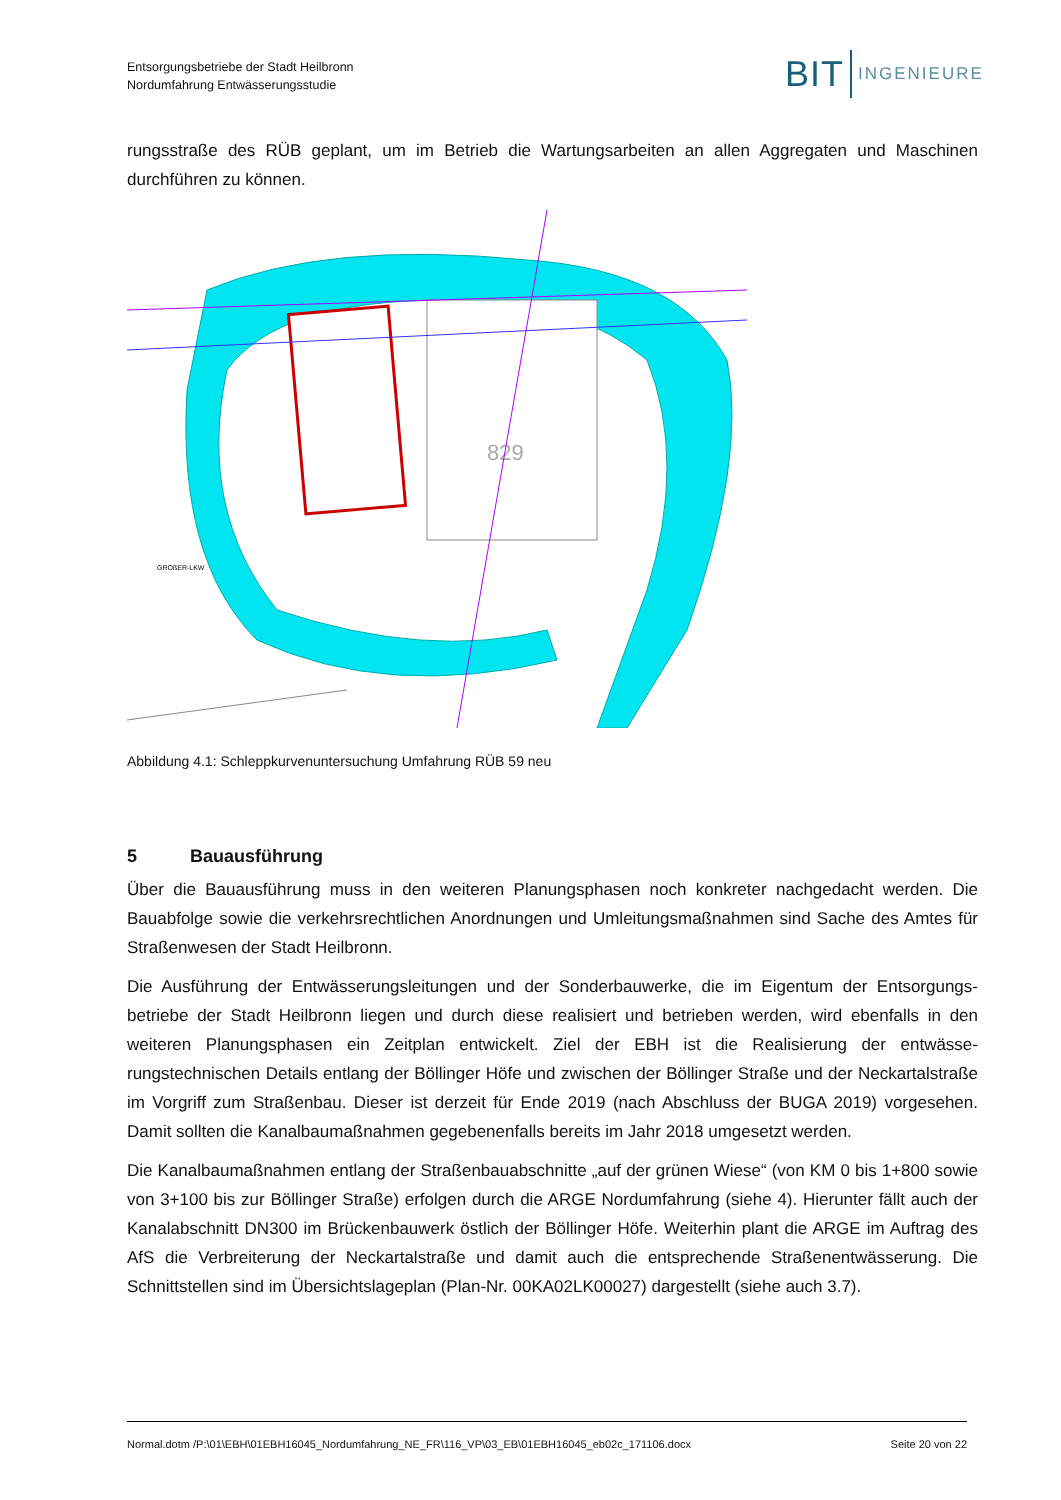Entsorgungsbetriebe der Stadt Heilbronn
Nordumfahrung Entwässerungsstudie
BIT INGENIEURE
rungsstraße des RÜB geplant, um im Betrieb die Wartungsarbeiten an allen Aggregaten und Maschinen durchführen zu können.
829
GROßER-LKW
Abbildung 4.1: Schleppkurvenuntersuchung Umfahrung RÜB 59 neu
5 Bauausführung
Über die Bauausführung muss in den weiteren Planungsphasen noch konkreter nachgedacht werden. Die Bauabfolge sowie die verkehrsrechtlichen Anordnungen und Umleitungsmaßnahmen sind Sache des Am­tes für Straßenwesen der Stadt Heilbronn.
Die Ausführung der Entwässerungsleitungen und der Sonderbauwerke, die im Eigentum der Entsorgungs­betriebe der Stadt Heilbronn liegen und durch diese realisiert und betrieben werden, wird ebenfalls in den weiteren Planungsphasen ein Zeitplan entwickelt. Ziel der EBH ist die Realisierung der entwässe­rungstechnischen Details entlang der Böllinger Höfe und zwischen der Böllinger Straße und der Neckartal­straße im Vorgriff zum Straßenbau. Dieser ist derzeit für Ende 2019 (nach Abschluss der BUGA 2019) vor­gesehen. Damit sollten die Kanalbaumaßnahmen gegebenenfalls bereits im Jahr 2018 umgesetzt werden.
Die Kanalbaumaßnahmen entlang der Straßenbauabschnitte „auf der grünen Wiese“ (von KM 0 bis 1+800 sowie von 3+100 bis zur Böllinger Straße) erfolgen durch die ARGE Nordumfahrung (siehe 4). Hierunter fällt auch der Kanalabschnitt DN300 im Brückenbauwerk östlich der Böllinger Höfe. Weiterhin plant die ARGE im Auftrag des AfS die Verbreiterung der Neckartalstraße und damit auch die entsprechende Stra­ßenentwässerung. Die Schnittstellen sind im Übersichtslageplan (Plan-Nr. 00KA02LK00027) dargestellt (siehe auch 3.7).
Normal.dotm /P:\01\EBH\01EBH16045_Nordumfahrung_NE_FR\116_VP\03_EB\01EBH16045_eb02c_171106.docx Seite 20 von 22